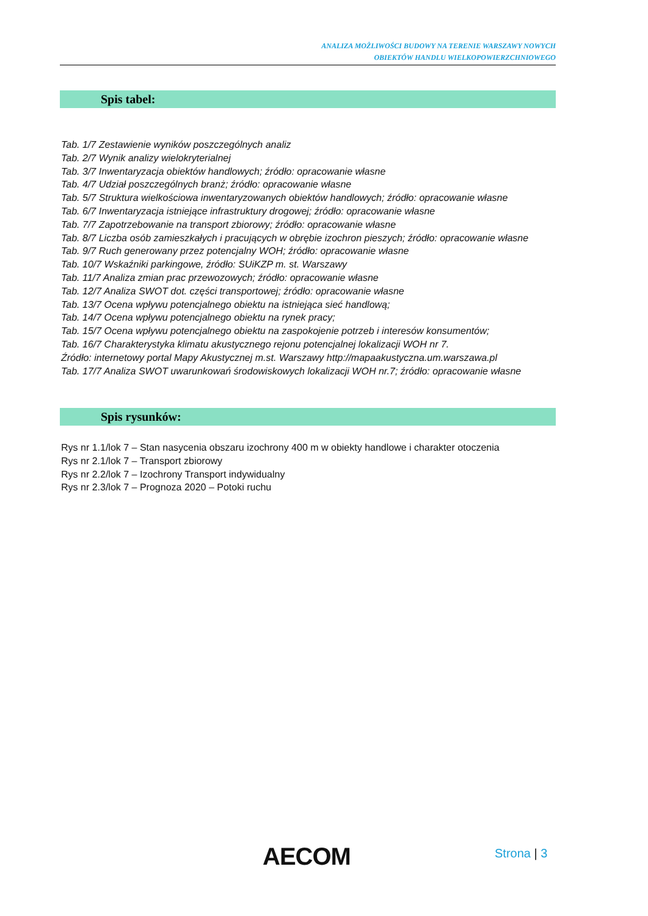ANALIZA MOŻLIWOŚCI BUDOWY NA TERENIE WARSZAWY NOWYCH
OBIEKTÓW HANDLU WIELKOPOWIERZCHNIOWEGO
Spis tabel:
Tab. 1/7 Zestawienie wyników poszczególnych analiz
Tab. 2/7 Wynik analizy wielokryterialnej
Tab. 3/7 Inwentaryzacja obiektów handlowych; źródło: opracowanie własne
Tab. 4/7 Udział poszczególnych branż; źródło: opracowanie własne
Tab. 5/7 Struktura wielkościowa inwentaryzowanych obiektów handlowych; źródło: opracowanie własne
Tab. 6/7 Inwentaryzacja istniejące infrastruktury drogowej; źródło: opracowanie własne
Tab. 7/7 Zapotrzebowanie na transport zbiorowy; źródło: opracowanie własne
Tab. 8/7 Liczba osób zamieszkałych i pracujących w obrębie izochron pieszych; źródło: opracowanie własne
Tab. 9/7 Ruch generowany przez potencjalny WOH; źródło: opracowanie własne
Tab. 10/7 Wskaźniki parkingowe, źródło: SUiKZP m. st. Warszawy
Tab. 11/7 Analiza zmian prac przewozowych; źródło: opracowanie własne
Tab. 12/7 Analiza SWOT dot. części transportowej; źródło: opracowanie własne
Tab. 13/7 Ocena wpływu potencjalnego obiektu na istniejąca sieć handlową;
Tab. 14/7 Ocena wpływu potencjalnego obiektu na rynek pracy;
Tab. 15/7 Ocena wpływu potencjalnego obiektu na zaspokojenie potrzeb i interesów konsumentów;
Tab. 16/7 Charakterystyka klimatu akustycznego rejonu potencjalnej lokalizacji WOH nr 7.
Źródło: internetowy portal Mapy Akustycznej m.st. Warszawy http://mapaakustyczna.um.warszawa.pl
Tab. 17/7 Analiza SWOT uwarunkowań środowiskowych lokalizacji WOH nr.7; źródło: opracowanie własne
Spis rysunków:
Rys nr 1.1/lok 7 – Stan nasycenia obszaru izochrony 400 m w obiekty handlowe i charakter otoczenia
Rys nr 2.1/lok 7 – Transport zbiorowy
Rys nr 2.2/lok 7 – Izochrony Transport indywidualny
Rys nr 2.3/lok 7 – Prognoza 2020 – Potoki ruchu
AECOM Strona | 3